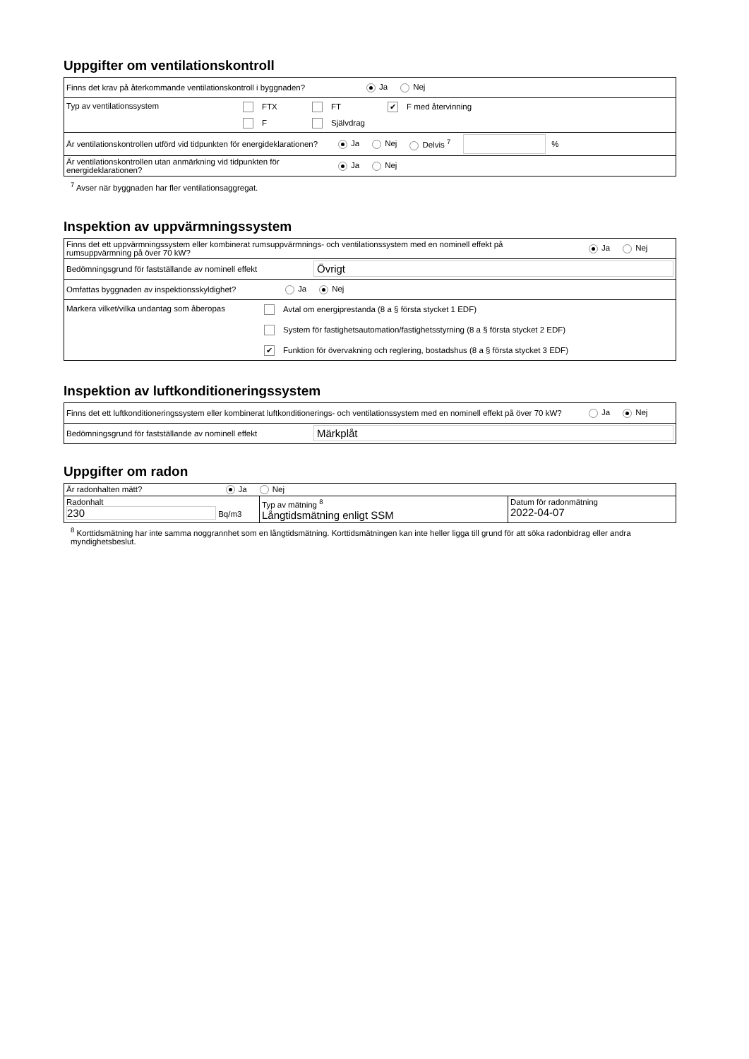Uppgifter om ventilationskontroll
Finns det krav på återkommande ventilationskontroll i byggnaden? Ja Nej
Typ av ventilationssystem FTX FT ✔ F med återvinning
F Självdrag
Är ventilationskontrollen utförd vid tidpunkten för energideklarationen? Ja Nej Delvis <sup>7</sup> %
Är ventilationskontrollen utan anmärkning vid tidpunkten för energideklarationen? Ja Nej
<sup>7</sup> Avser när byggnaden har fler ventilationsaggregat.
Inspektion av uppvärmningssystem
Finns det ett uppvärmningssystem eller kombinerat rumsuppvärmnings- och ventilationssystem med en nominell effekt på rumsuppvärmning på över 70 kW? Ja Nej
Bedömningsgrund för fastställande av nominell effekt Övrigt
Omfattas byggnaden av inspektionsskyldighet? Ja Nej
Markera vilket/vilka undantag som åberopas
Avtal om energiprestanda (8 a § första stycket 1 EDF)
System för fastighetsautomation/fastighetsstyrning (8 a § första stycket 2 EDF)
✔ Funktion för övervakning och reglering, bostadshus (8 a § första stycket 3 EDF)
Inspektion av luftkonditioneringssystem
Finns det ett luftkonditioneringssystem eller kombinerat luftkonditionerings- och ventilationssystem med en nominell effekt på över 70 kW? Ja Nej
Bedömningsgrund för fastställande av nominell effekt Märkplåt
Uppgifter om radon
| Är radonhalten mätt? Ja Nej | | |
| Radonhalt 230 Bq/m3 | Typ av mätning <sup>8</sup> Långtidsmätning enligt SSM | Datum för radonmätning 2022-04-07 |
<sup>8</sup> Korttidsmätning har inte samma noggrannhet som en långtidsmätning. Korttidsmätningen kan inte heller ligga till grund för att söka radonbidrag eller andra myndighetsbeslut.